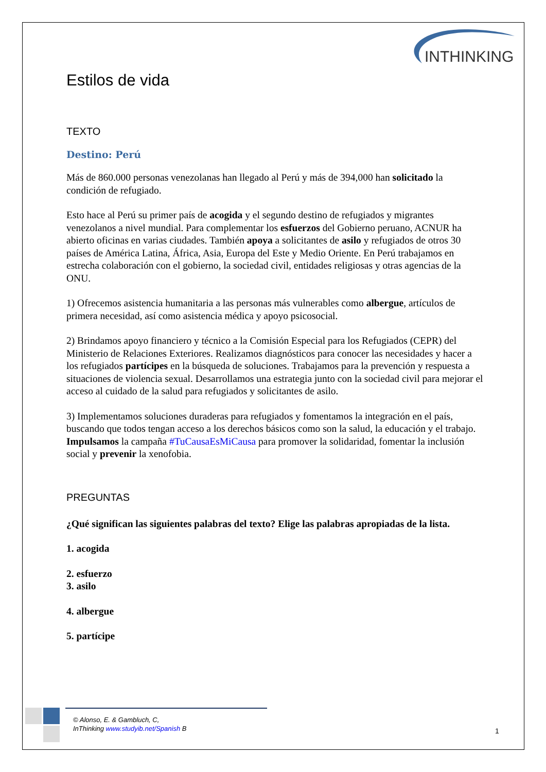INTHINKING
Estilos de vida
TEXTO
Destino: Perú
Más de 860.000 personas venezolanas han llegado al Perú y más de 394,000 han solicitado la condición de refugiado.
Esto hace al Perú su primer país de acogida y el segundo destino de refugiados y migrantes venezolanos a nivel mundial. Para complementar los esfuerzos del Gobierno peruano, ACNUR ha abierto oficinas en varias ciudades. También apoya a solicitantes de asilo y refugiados de otros 30 países de América Latina, África, Asia, Europa del Este y Medio Oriente. En Perú trabajamos en estrecha colaboración con el gobierno, la sociedad civil, entidades religiosas y otras agencias de la ONU.
1) Ofrecemos asistencia humanitaria a las personas más vulnerables como albergue, artículos de primera necesidad, así como asistencia médica y apoyo psicosocial.
2) Brindamos apoyo financiero y técnico a la Comisión Especial para los Refugiados (CEPR) del Ministerio de Relaciones Exteriores. Realizamos diagnósticos para conocer las necesidades y hacer a los refugiados partícipes en la búsqueda de soluciones. Trabajamos para la prevención y respuesta a situaciones de violencia sexual. Desarrollamos una estrategia junto con la sociedad civil para mejorar el acceso al cuidado de la salud para refugiados y solicitantes de asilo.
3) Implementamos soluciones duraderas para refugiados y fomentamos la integración en el país, buscando que todos tengan acceso a los derechos básicos como son la salud, la educación y el trabajo. Impulsamos la campaña #TuCausaEsMiCausa para promover la solidaridad, fomentar la inclusión social y prevenir la xenofobia.
PREGUNTAS
¿Qué significan las siguientes palabras del texto? Elige las palabras apropiadas de la lista.
1. acogida
2. esfuerzo
3. asilo
4. albergue
5. partícipe
© Alonso, E. & Gambluch, C,
InThinking www.studyib.net/Spanish B
1